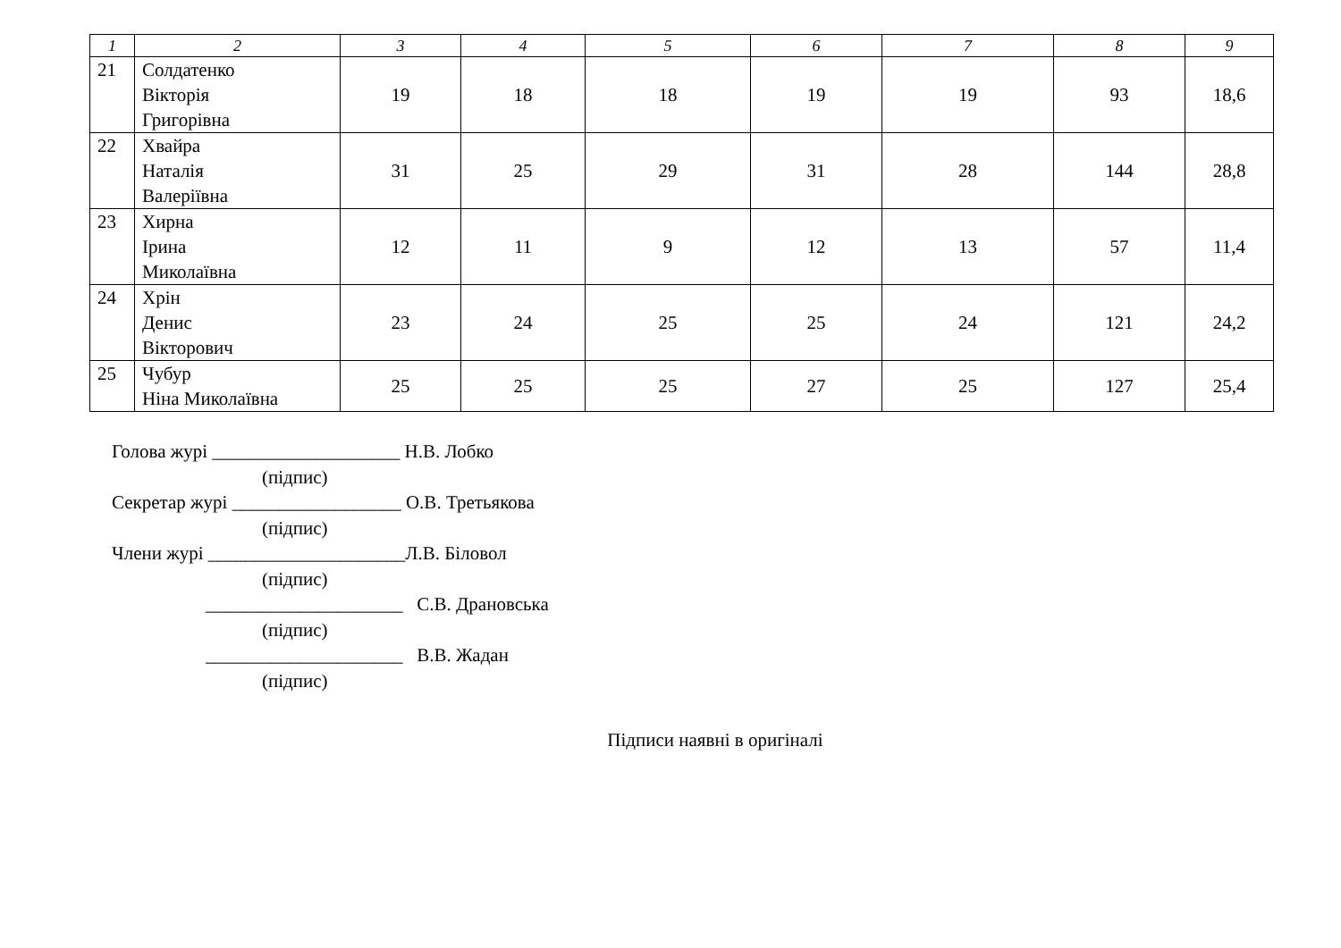| 1 | 2 | 3 | 4 | 5 | 6 | 7 | 8 | 9 |
| --- | --- | --- | --- | --- | --- | --- | --- | --- |
| 21 | Солдатенко Вікторія Григорівна | 19 | 18 | 18 | 19 | 19 | 93 | 18,6 |
| 22 | Хвайра Наталія Валеріївна | 31 | 25 | 29 | 31 | 28 | 144 | 28,8 |
| 23 | Хирна Ірина Миколаївна | 12 | 11 | 9 | 12 | 13 | 57 | 11,4 |
| 24 | Хрін Денис Вікторович | 23 | 24 | 25 | 25 | 24 | 121 | 24,2 |
| 25 | Чубур Ніна Миколаївна | 25 | 25 | 25 | 27 | 25 | 127 | 25,4 |
Голова журі ____________________ Н.В. Лобко
(підпис)
Секретар журі __________________ О.В. Третьякова
(підпис)
Члени журі _____________________Л.В. Біловол
(підпис)
_____________________ С.В. Драновська
(підпис)
_____________________ В.В. Жадан
(підпис)
Підписи наявні в оригіналі